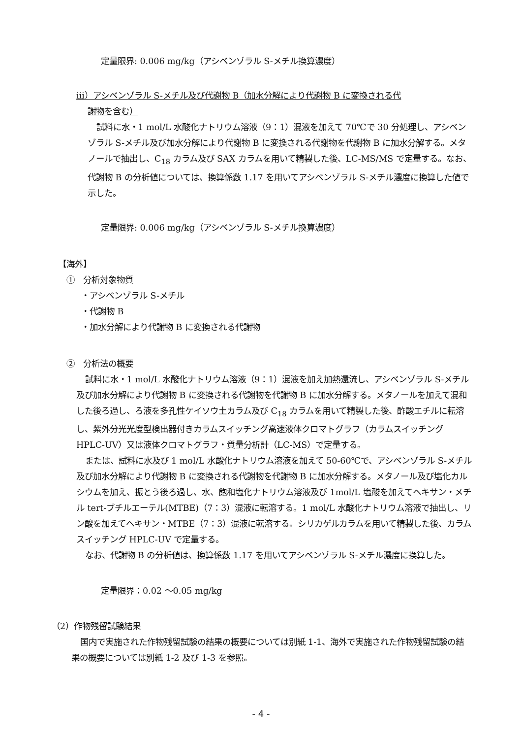定量限界: 0.006 mg/kg（アシベンゾラル S-メチル換算濃度）
ⅲ）アシベンゾラル S-メチル及び代謝物 B（加水分解により代謝物 B に変換される代
謝物を含む）
試料に水・1 mol/L 水酸化ナトリウム溶液（9：1）混液を加えて 70℃で 30 分処理し、アシベンゾラル S-メチル及び加水分解により代謝物 B に変換される代謝物を代謝物 B に加水分解する。メタノールで抽出し、C<sub>18</sub> カラム及び SAX カラムを用いて精製した後、LC-MS/MS で定量する。なお、代謝物 B の分析値については、換算係数 1.17 を用いてアシベンゾラル S-メチル濃度に換算した値で示した。
定量限界: 0.006 mg/kg（アシベンゾラル S-メチル換算濃度）
【海外】
①　分析対象物質
・アシベンゾラル S-メチル
・代謝物 B
・加水分解により代謝物 B に変換される代謝物
②　分析法の概要
試料に水・1 mol/L 水酸化ナトリウム溶液（9：1）混液を加え加熱還流し、アシベンゾラル S-メチル及び加水分解により代謝物 B に変換される代謝物を代謝物 B に加水分解する。メタノールを加えて混和した後ろ過し、ろ液を多孔性ケイソウ土カラム及び C<sub>18</sub> カラムを用いて精製した後、酢酸エチルに転溶し、紫外分光光度型検出器付きカラムスイッチング高速液体クロマトグラフ（カラムスイッチング HPLC-UV）又は液体クロマトグラフ・質量分析計（LC-MS）で定量する。
または、試料に水及び 1 mol/L 水酸化ナトリウム溶液を加えて 50-60℃で、アシベンゾラル S-メチル及び加水分解により代謝物 B に変換される代謝物を代謝物 B に加水分解する。メタノール及び塩化カルシウムを加え、振とう後ろ過し、水、飽和塩化ナトリウム溶液及び 1mol/L 塩酸を加えてヘキサン・メチル tert-ブチルエーテル(MTBE)（7：3）混液に転溶する。1 mol/L 水酸化ナトリウム溶液で抽出し、リン酸を加えてヘキサン・MTBE（7：3）混液に転溶する。シリカゲルカラムを用いて精製した後、カラムスイッチング HPLC-UV で定量する。
なお、代謝物 B の分析値は、換算係数 1.17 を用いてアシベンゾラル S-メチル濃度に換算した。
定量限界：0.02 ～0.05 mg/kg
（2）作物残留試験結果
国内で実施された作物残留試験の結果の概要については別紙 1-1、海外で実施された作物残留試験の結果の概要については別紙 1-2 及び 1-3 を参照。
- 4 -